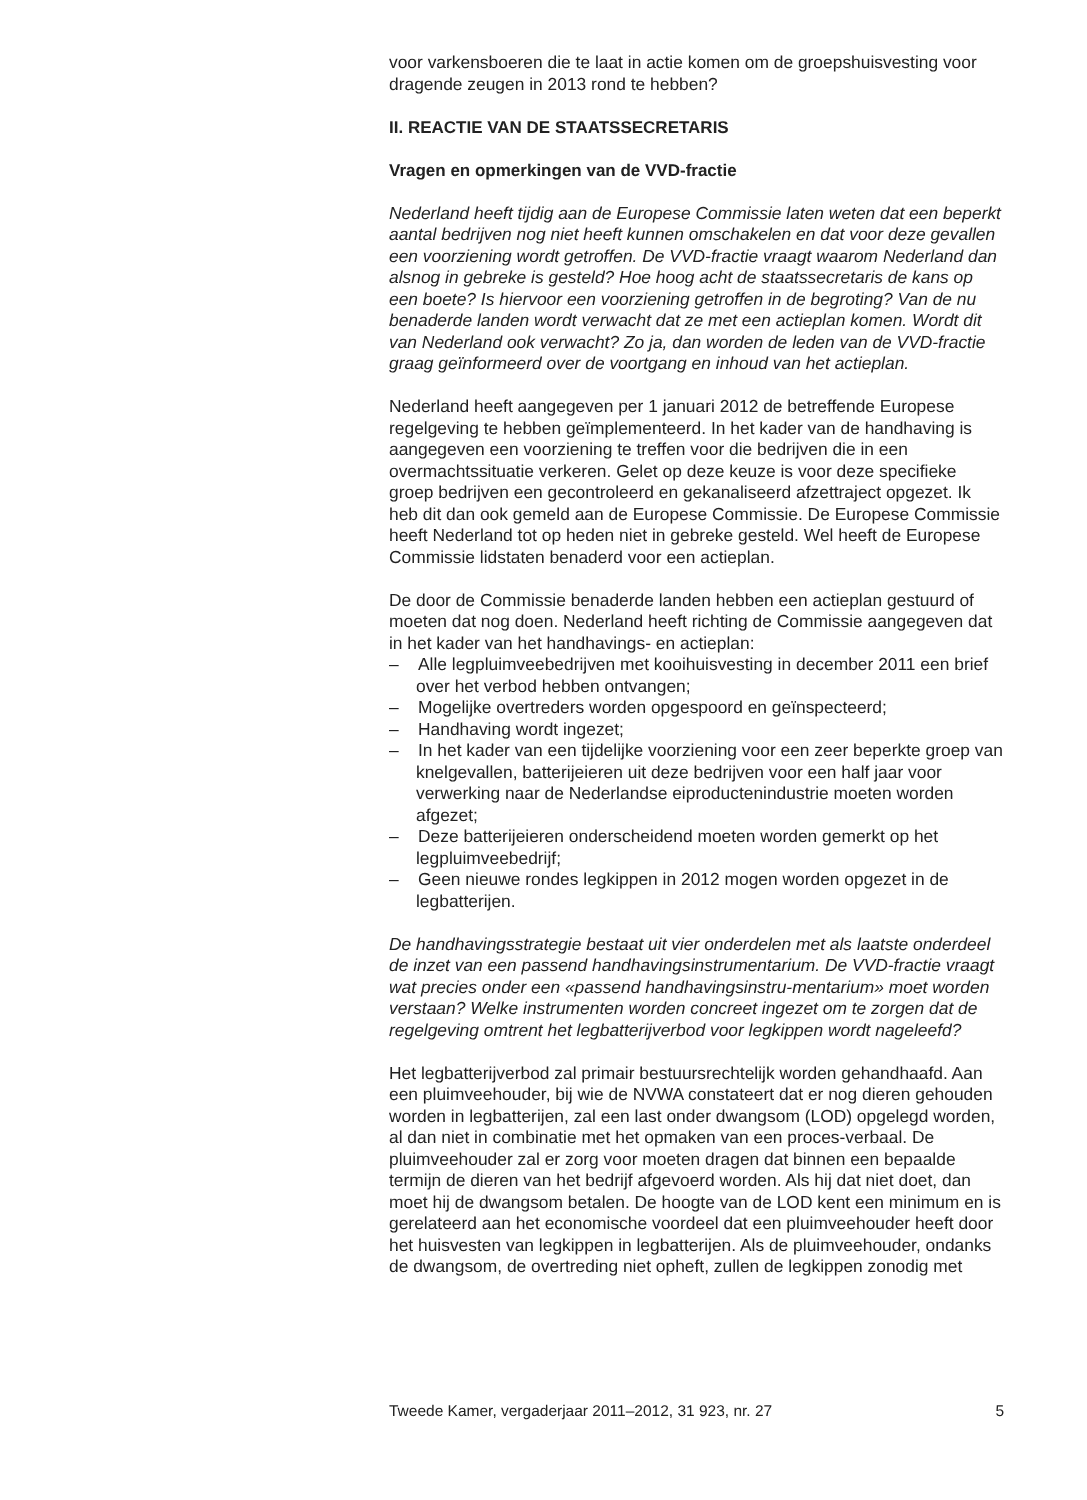voor varkensboeren die te laat in actie komen om de groepshuisvesting voor dragende zeugen in 2013 rond te hebben?
II. REACTIE VAN DE STAATSSECRETARIS
Vragen en opmerkingen van de VVD-fractie
Nederland heeft tijdig aan de Europese Commissie laten weten dat een beperkt aantal bedrijven nog niet heeft kunnen omschakelen en dat voor deze gevallen een voorziening wordt getroffen. De VVD-fractie vraagt waarom Nederland dan alsnog in gebreke is gesteld? Hoe hoog acht de staatssecretaris de kans op een boete? Is hiervoor een voorziening getroffen in de begroting? Van de nu benaderde landen wordt verwacht dat ze met een actieplan komen. Wordt dit van Nederland ook verwacht? Zo ja, dan worden de leden van de VVD-fractie graag geïnformeerd over de voortgang en inhoud van het actieplan.
Nederland heeft aangegeven per 1 januari 2012 de betreffende Europese regelgeving te hebben geïmplementeerd. In het kader van de handhaving is aangegeven een voorziening te treffen voor die bedrijven die in een overmachtssituatie verkeren. Gelet op deze keuze is voor deze specifieke groep bedrijven een gecontroleerd en gekanaliseerd afzettraject opgezet. Ik heb dit dan ook gemeld aan de Europese Commissie. De Europese Commissie heeft Nederland tot op heden niet in gebreke gesteld. Wel heeft de Europese Commissie lidstaten benaderd voor een actieplan.
De door de Commissie benaderde landen hebben een actieplan gestuurd of moeten dat nog doen. Nederland heeft richting de Commissie aangegeven dat in het kader van het handhavings- en actieplan:
– Alle legpluimveebedrijven met kooihuisvesting in december 2011 een brief over het verbod hebben ontvangen;
– Mogelijke overtreders worden opgespoord en geïnspecteerd;
– Handhaving wordt ingezet;
– In het kader van een tijdelijke voorziening voor een zeer beperkte groep van knelgevallen, batterijeieren uit deze bedrijven voor een half jaar voor verwerking naar de Nederlandse eiproductenindustrie moeten worden afgezet;
– Deze batterijeieren onderscheidend moeten worden gemerkt op het legpluimveebedrijf;
– Geen nieuwe rondes legkippen in 2012 mogen worden opgezet in de legbatterijen.
De handhavingsstrategie bestaat uit vier onderdelen met als laatste onderdeel de inzet van een passend handhavingsinstrumentarium. De VVD-fractie vraagt wat precies onder een «passend handhavingsinstru-mentarium» moet worden verstaan? Welke instrumenten worden concreet ingezet om te zorgen dat de regelgeving omtrent het legbatterijverbod voor legkippen wordt nageleefd?
Het legbatterijverbod zal primair bestuursrechtelijk worden gehandhaafd. Aan een pluimveehouder, bij wie de NVWA constateert dat er nog dieren gehouden worden in legbatterijen, zal een last onder dwangsom (LOD) opgelegd worden, al dan niet in combinatie met het opmaken van een proces-verbaal. De pluimveehouder zal er zorg voor moeten dragen dat binnen een bepaalde termijn de dieren van het bedrijf afgevoerd worden. Als hij dat niet doet, dan moet hij de dwangsom betalen. De hoogte van de LOD kent een minimum en is gerelateerd aan het economische voordeel dat een pluimveehouder heeft door het huisvesten van legkippen in legbatterijen. Als de pluimveehouder, ondanks de dwangsom, de overtreding niet opheft, zullen de legkippen zonodig met
Tweede Kamer, vergaderjaar 2011–2012, 31 923, nr. 27 5